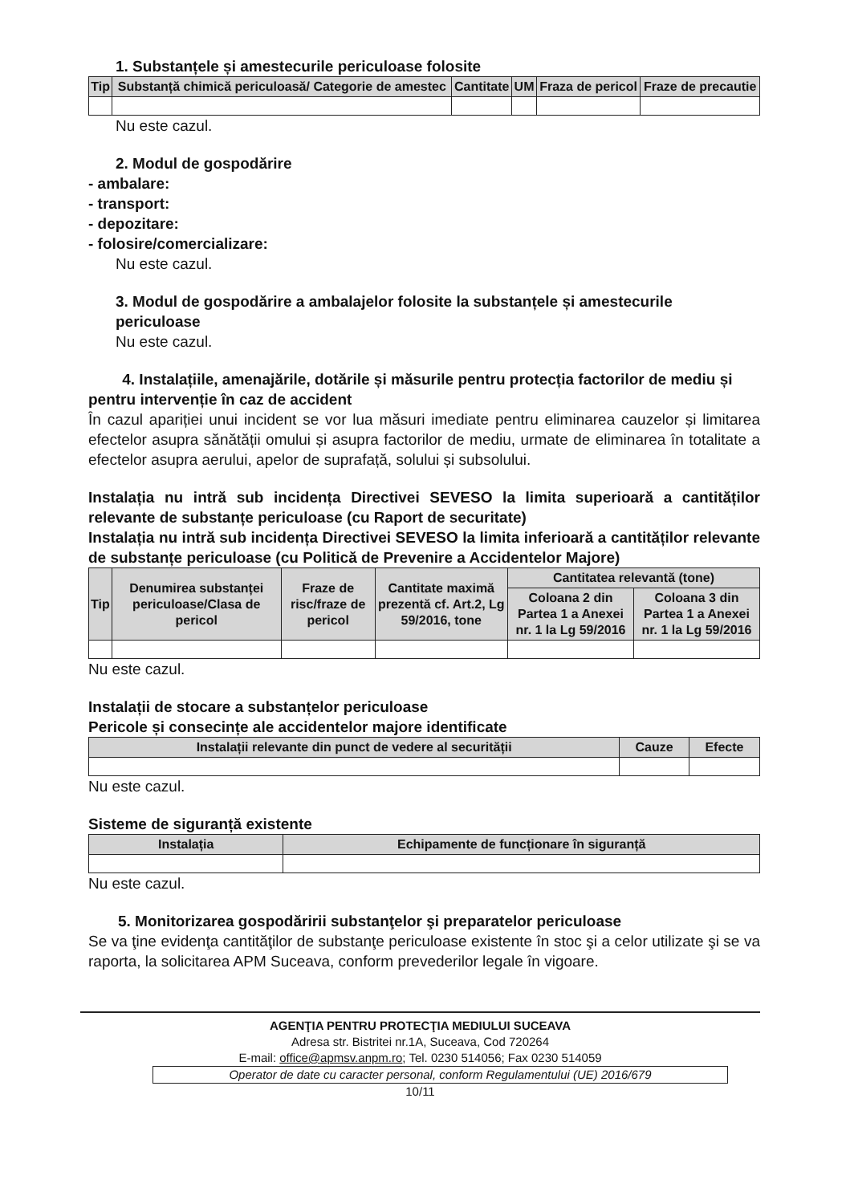1. Substanțele și amestecurile periculoase folosite
| Tip | Substanță chimică periculoasă/ Categorie de amestec | Cantitate | UM | Fraza de pericol | Fraze de precautie |
| --- | --- | --- | --- | --- | --- |
Nu este cazul.
2. Modul de gospodărire
- ambalare:
- transport:
- depozitare:
- folosire/comercializare:
Nu este cazul.
3. Modul de gospodărire a ambalajelor folosite la substanțele și amestecurile periculoase
Nu este cazul.
4. Instalațiile, amenajările, dotările și măsurile pentru protecția factorilor de mediu și pentru intervenție în caz de accident
În cazul apariției unui incident se vor lua măsuri imediate pentru eliminarea cauzelor și limitarea efectelor asupra sănătății omului și asupra factorilor de mediu, urmate de eliminarea în totalitate a efectelor asupra aerului, apelor de suprafață, solului și subsolului.
Instalația nu intră sub incidența Directivei SEVESO la limita superioară a cantităților relevante de substanțe periculoase (cu Raport de securitate)
Instalația nu intră sub incidența Directivei SEVESO la limita inferioară a cantităților relevante de substanțe periculoase (cu Politică de Prevenire a Accidentelor Majore)
| Tip | Denumirea substanței periculoase/Clasa de pericol | Fraze de risc/fraze de pericol | Cantitate maximă prezentă cf. Art.2, Lg 59/2016, tone | Cantitatea relevantă (tone) | |
| --- | --- | --- | --- | --- | --- |
| | | | | Coloana 2 din Partea 1 a Anexei nr. 1 la Lg 59/2016 | Coloana 3 din Partea 1 a Anexei nr. 1 la Lg 59/2016 |
Nu este cazul.
Instalații de stocare a substanțelor periculoase
Pericole și consecințe ale accidentelor majore identificate
| Instalații relevante din punct de vedere al securității | Cauze | Efecte |
| --- | --- | --- |
Nu este cazul.
Sisteme de siguranță existente
| Instalația | Echipamente de funcționare în siguranță |
| --- | --- |
Nu este cazul.
5. Monitorizarea gospodăririi substanţelor şi preparatelor periculoase
Se va ţine evidenţa cantităţilor de substanţe periculoase existente în stoc şi a celor utilizate şi se va raporta, la solicitarea APM Suceava, conform prevederilor legale în vigoare.
AGENŢIA PENTRU PROTECŢIA MEDIULUI SUCEAVA
Adresa str. Bistritei nr.1A, Suceava, Cod 720264
E-mail: office@apmsv.anpm.ro; Tel. 0230 514056; Fax 0230 514059
Operator de date cu caracter personal, conform Regulamentului (UE) 2016/679
10/11